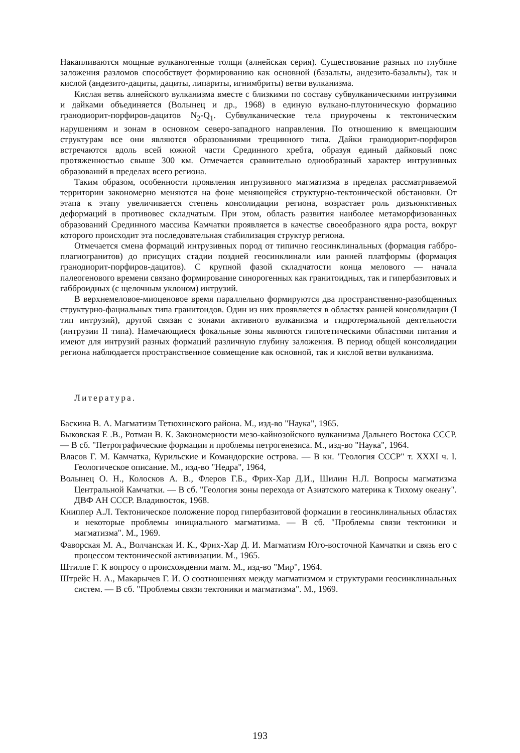Накапливаются мощные вулканогенные толщи (алнейская серия). Существование разных по глубине заложения разломов способствует формированию как основной (базальты, андезито-базальты), так и кислой (андезито-дациты, дациты, липариты, игнимбриты) ветви вулканизма.
Кислая ветвь алнейского вулканизма вместе с близкими по составу субвулканическими интрузиями и дайками объединяется (Волынец и др., 1968) в единую вулкано-плутоническую формацию гранодиорит-порфиров-дацитов N<sub>2</sub>-Q<sub>1</sub>. Субвулканические тела приурочены к тектоническим нарушениям и зонам в основном северо-западного направления. По отношению к вмещающим структурам все они являются образованиями трещинного типа. Дайки гранодиорит-порфиров встречаются вдоль всей южной части Срединного хребта, образуя единый дайковый пояс протяженностью свыше 300 км. Отмечается сравнительно однообразный характер интрузивных образований в пределах всего региона.
Таким образом, особенности проявления интрузивного магматизма в пределах рассматриваемой территории закономерно меняются на фоне меняющейся структурно-тектонической обстановки. От этапа к этапу увеличивается степень консолидации региона, возрастает роль дизъюнктивных деформаций в противовес складчатым. При этом, область развития наиболее метаморфизованных образований Срединного массива Камчатки проявляется в качестве своеобразного ядра роста, вокруг которого происходит эта последовательная стабилизация структур региона.
Отмечается смена формаций интрузивных пород от типично геосинклинальных (формация габбро-плагиогранитов) до присущих стадии поздней геосинклинали или ранней платформы (формация гранодиорит-порфиров-дацитов). С крупной фазой складчатости конца мелового — начала палеогенового времени связано формирование синорогенных как гранитоидных, так и гипербазитовых и габброидных (с щелочным уклоном) интрузий.
В верхнемеловое-миоценовое время параллельно формируются два пространственно-разобщенных структурно-фациальных типа гранитоидов. Один из них проявляется в областях ранней консолидации (I тип интрузий), другой связан с зонами активного вулканизма и гидротермальной деятельности (интрузии II типа). Намечающиеся фокальные зоны являются гипотетическими областями питания и имеют для интрузий разных формаций различную глубину заложения. В период общей консолидации региона наблюдается пространственное совмещение как основной, так и кислой ветви вулканизма.
Литература.
Баскина В. А. Магматизм Тетюхинского района. М., изд-во "Наука", 1965.
Быковская Е .В., Ротман В. К. Закономерности мезо-кайнозойского вулканизма Дальнего Востока СССР. — В сб. "Петрографические формации и проблемы петрогенезиса. М., изд-во "Наука", 1964.
Власов Г. М. Камчатка, Курильские и Командорские острова. — В кн. "Геология СССР" т. XXXI ч. I. Геологическое описание. М., изд-во "Недра", 1964,
Волынец О. Н., Колосков А. В., Флеров Г.Б., Фрих-Хар Д.И., Шилин Н.Л. Вопросы магматизма Центральной Камчатки. — В сб. "Геология зоны перехода от Азиатского материка к Тихому океану". ДВФ АН СССР. Владивосток, 1968.
Книппер А.Л. Тектоническое положение пород гипербазитовой формации в геосинклинальных областях и некоторые проблемы инициального магматизма. — В сб. "Проблемы связи тектоники и магматизма". М., 1969.
Фаворская М. А., Волчанская И. К., Фрих-Хар Д. И. Магматизм Юго-восточной Камчатки и связь его с процессом тектонической активизации. М., 1965.
Штилле Г. К вопросу о происхождении магм. М., изд-во "Мир", 1964.
Штрейс Н. А., Макарычев Г. И. О соотношениях между магматизмом и структурами геосинклинальных систем. — В сб. "Проблемы связи тектоники и магматизма". М., 1969.
193